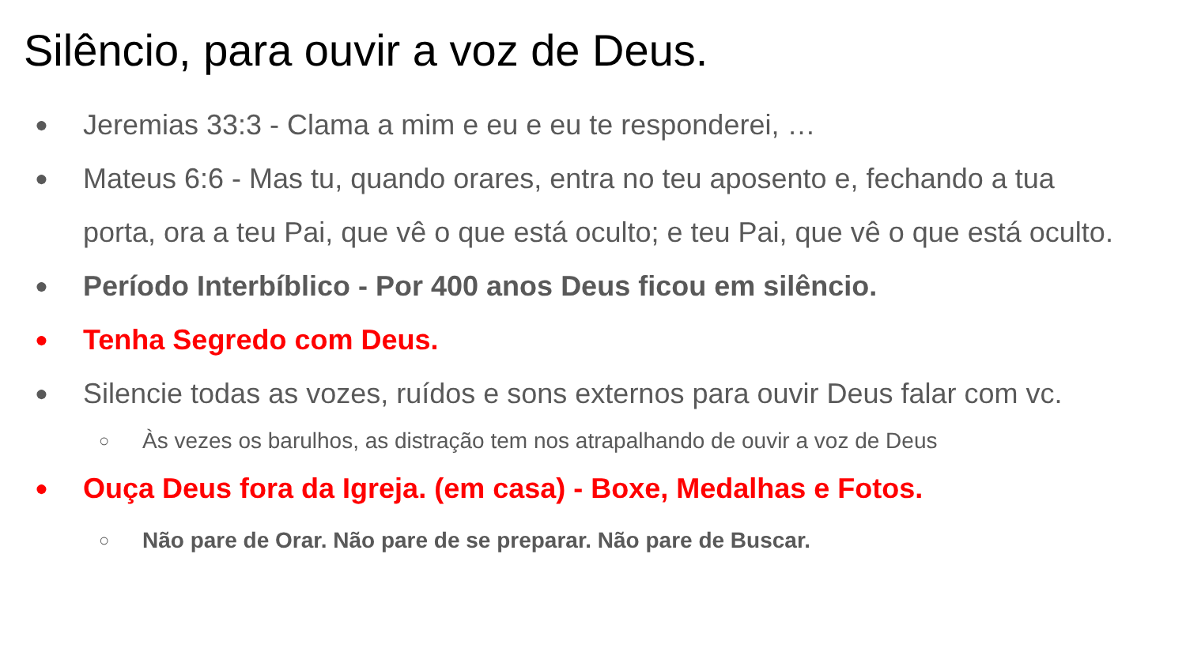Silêncio, para ouvir a voz de Deus.
● Jeremias 33:3 - Clama a mim e eu e eu te responderei, …
● Mateus 6:6 - Mas tu, quando orares, entra no teu aposento e, fechando a tua porta, ora a teu Pai, que vê o que está oculto; e teu Pai, que vê o que está oculto.
● Período Interbíblico - Por 400 anos Deus ficou em silêncio.
● Tenha Segredo com Deus.
● Silencie todas as vozes, ruídos e sons externos para ouvir Deus falar com vc.
○ Às vezes os barulhos, as distração tem nos atrapalhando de ouvir a voz de Deus
● Ouça Deus fora da Igreja. (em casa) - Boxe, Medalhas e Fotos.
○ Não pare de Orar. Não pare de se preparar. Não pare de Buscar.